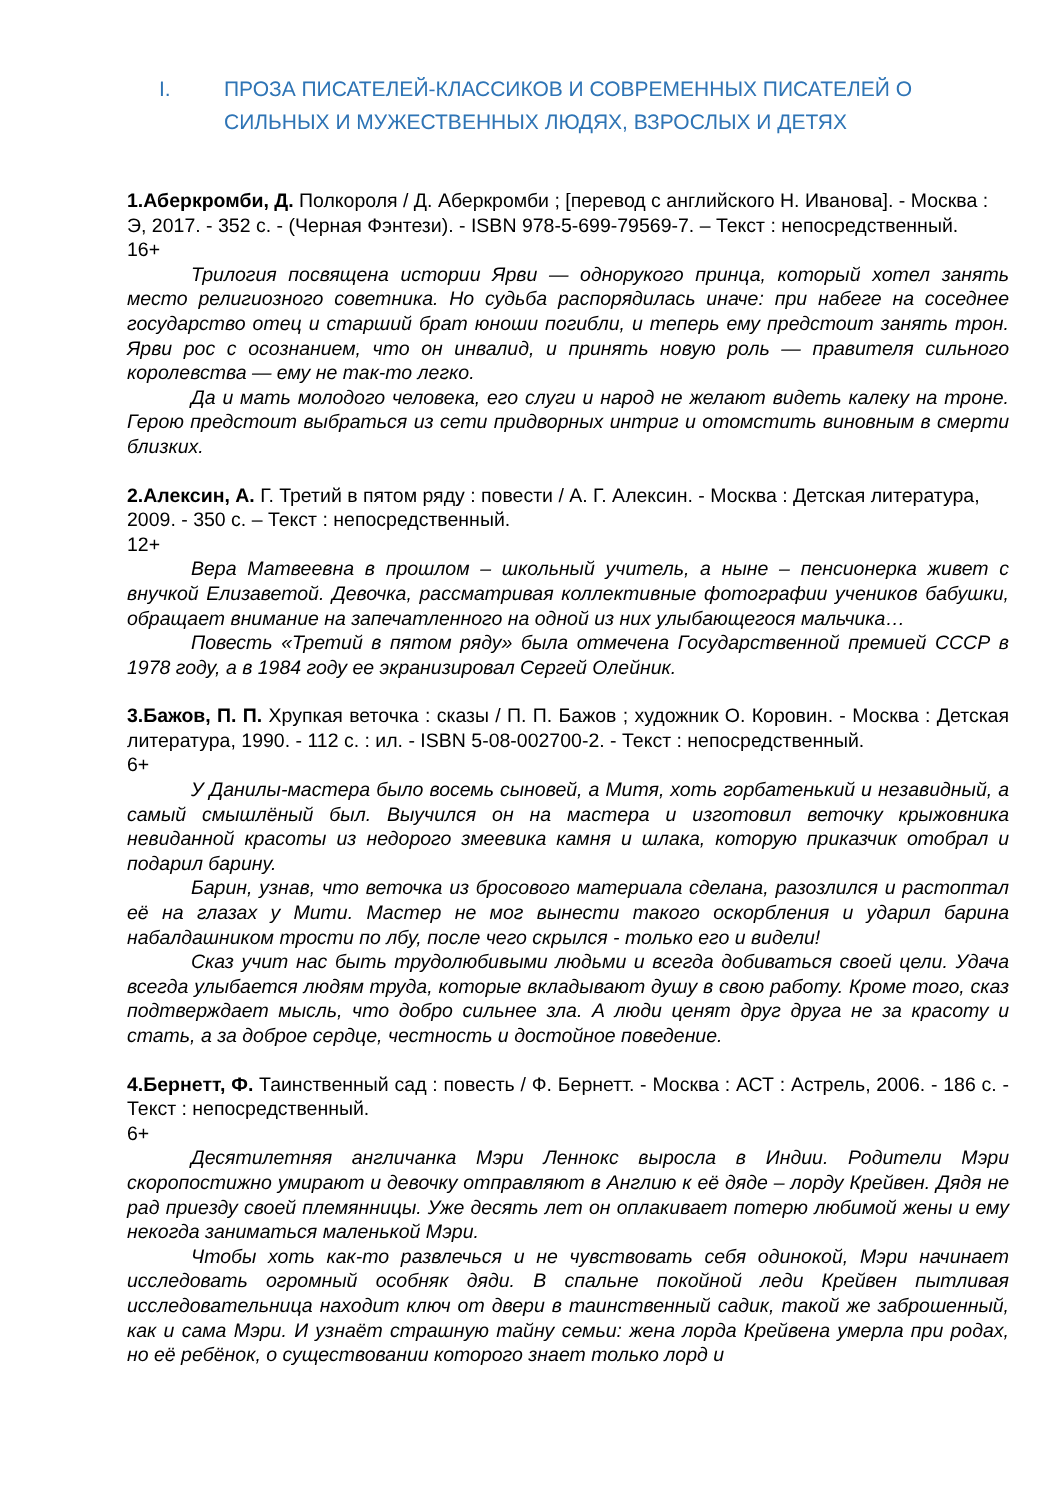I. ПРОЗА ПИСАТЕЛЕЙ-КЛАССИКОВ И СОВРЕМЕННЫХ ПИСАТЕЛЕЙ О СИЛЬНЫХ И МУЖЕСТВЕННЫХ ЛЮДЯХ, ВЗРОСЛЫХ И ДЕТЯХ
1.Аберкромби, Д. Полкороля / Д. Аберкромби ; [перевод с английского Н. Иванова]. - Москва : Э, 2017. - 352 с. - (Черная Фэнтези). - ISBN 978-5-699-79569-7. – Текст : непосредственный.
16+
Трилогия посвящена истории Ярви — однорукого принца, который хотел занять место религиозного советника. Но судьба распорядилась иначе: при набеге на соседнее государство отец и старший брат юноши погибли, и теперь ему предстоит занять трон. Ярви рос с осознанием, что он инвалид, и принять новую роль — правителя сильного королевства — ему не так-то легко.
Да и мать молодого человека, его слуги и народ не желают видеть калеку на троне. Герою предстоит выбраться из сети придворных интриг и отомстить виновным в смерти близких.
2.Алексин, А. Г. Третий в пятом ряду : повести / А. Г. Алексин. - Москва : Детская литература, 2009. - 350 с. – Текст : непосредственный.
12+
Вера Матвеевна в прошлом – школьный учитель, а ныне – пенсионерка живет с внучкой Елизаветой. Девочка, рассматривая коллективные фотографии учеников бабушки, обращает внимание на запечатленного на одной из них улыбающегося мальчика…
Повесть «Третий в пятом ряду» была отмечена Государственной премией СССР в 1978 году, а в 1984 году ее экранизировал Сергей Олейник.
3.Бажов, П. П. Хрупкая веточка : сказы / П. П. Бажов ; художник О. Коровин. - Москва : Детская литература, 1990. - 112 с. : ил. - ISBN 5-08-002700-2. - Текст : непосредственный.
6+
У Данилы-мастера было восемь сыновей, а Митя, хоть горбатенький и незавидный, а самый смышлёный был. Выучился он на мастера и изготовил веточку крыжовника невиданной красоты из недорого змеевика камня и шлака, которую приказчик отобрал и подарил барину.
Барин, узнав, что веточка из бросового материала сделана, разозлился и растоптал её на глазах у Мити. Мастер не мог вынести такого оскорбления и ударил барина набалдашником трости по лбу, после чего скрылся - только его и видели!
Сказ учит нас быть трудолюбивыми людьми и всегда добиваться своей цели. Удача всегда улыбается людям труда, которые вкладывают душу в свою работу. Кроме того, сказ подтверждает мысль, что добро сильнее зла. А люди ценят друг друга не за красоту и стать, а за доброе сердце, честность и достойное поведение.
4.Бернетт, Ф. Таинственный сад : повесть / Ф. Бернетт. - Москва : АСТ : Астрель, 2006. - 186 с. - Текст : непосредственный.
6+
Десятилетняя англичанка Мэри Леннокс выросла в Индии. Родители Мэри скоропостижно умирают и девочку отправляют в Англию к её дяде – лорду Крейвен. Дядя не рад приезду своей племянницы. Уже десять лет он оплакивает потерю любимой жены и ему некогда заниматься маленькой Мэри.
Чтобы хоть как-то развлечься и не чувствовать себя одинокой, Мэри начинает исследовать огромный особняк дяди. В спальне покойной леди Крейвен пытливая исследовательница находит ключ от двери в таинственный садик, такой же заброшенный, как и сама Мэри. И узнаёт страшную тайну семьи: жена лорда Крейвена умерла при родах, но её ребёнок, о существовании которого знает только лорд и